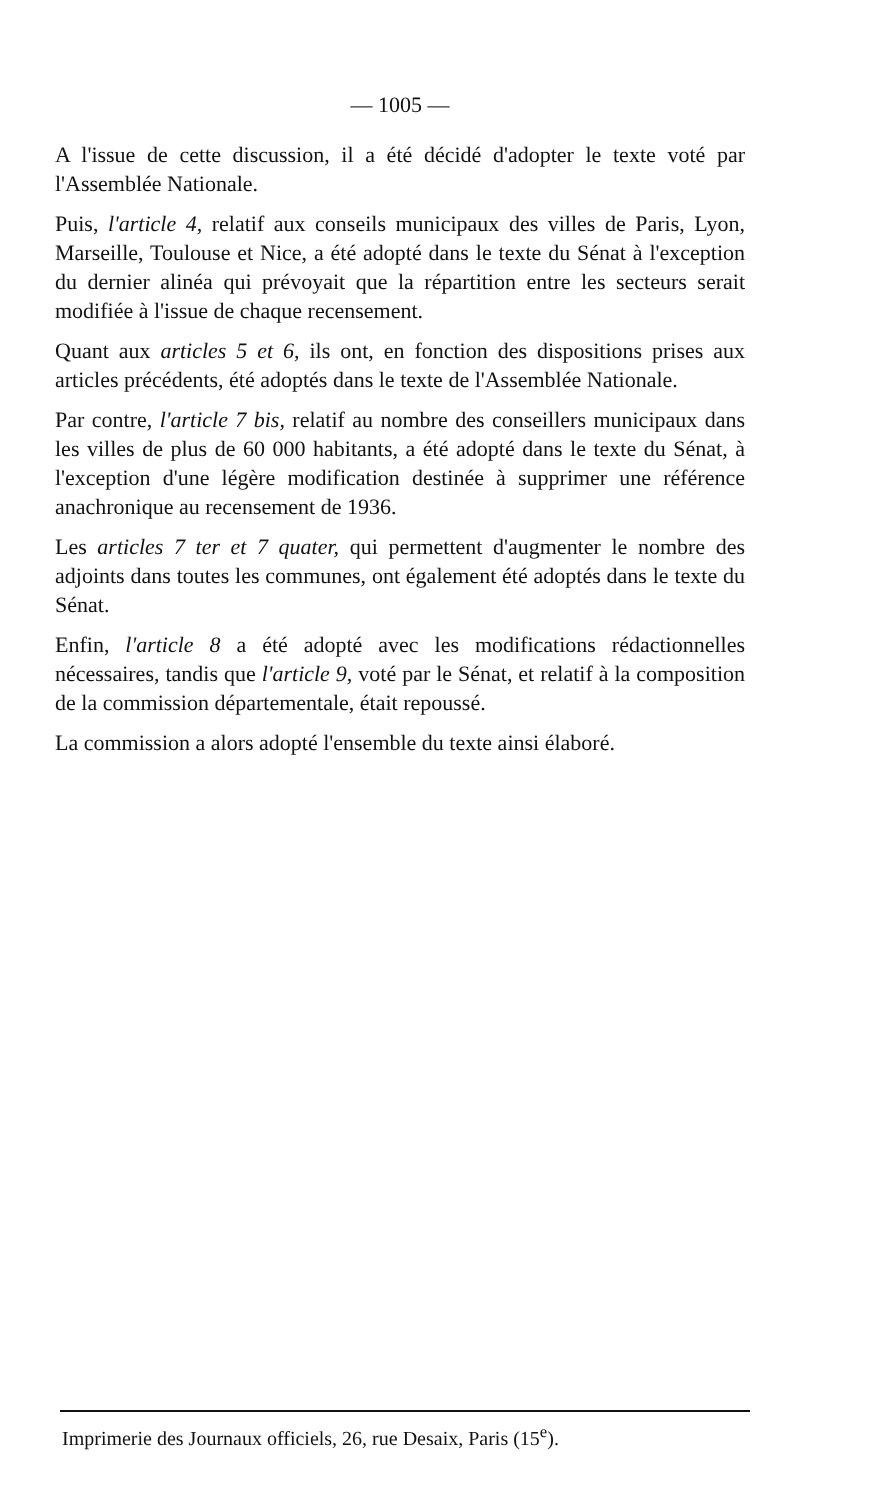— 1005 —
A l'issue de cette discussion, il a été décidé d'adopter le texte voté par l'Assemblée Nationale.
Puis, l'article 4, relatif aux conseils municipaux des villes de Paris, Lyon, Marseille, Toulouse et Nice, a été adopté dans le texte du Sénat à l'exception du dernier alinéa qui prévoyait que la répartition entre les secteurs serait modifiée à l'issue de chaque recensement.
Quant aux articles 5 et 6, ils ont, en fonction des dispositions prises aux articles précédents, été adoptés dans le texte de l'Assemblée Nationale.
Par contre, l'article 7 bis, relatif au nombre des conseillers municipaux dans les villes de plus de 60 000 habitants, a été adopté dans le texte du Sénat, à l'exception d'une légère modification destinée à supprimer une référence anachronique au recensement de 1936.
Les articles 7 ter et 7 quater, qui permettent d'augmenter le nombre des adjoints dans toutes les communes, ont également été adoptés dans le texte du Sénat.
Enfin, l'article 8 a été adopté avec les modifications rédactionnelles nécessaires, tandis que l'article 9, voté par le Sénat, et relatif à la composition de la commission départementale, était repoussé.
La commission a alors adopté l'ensemble du texte ainsi élaboré.
Imprimerie des Journaux officiels, 26, rue Desaix, Paris (15<sup>e</sup>).